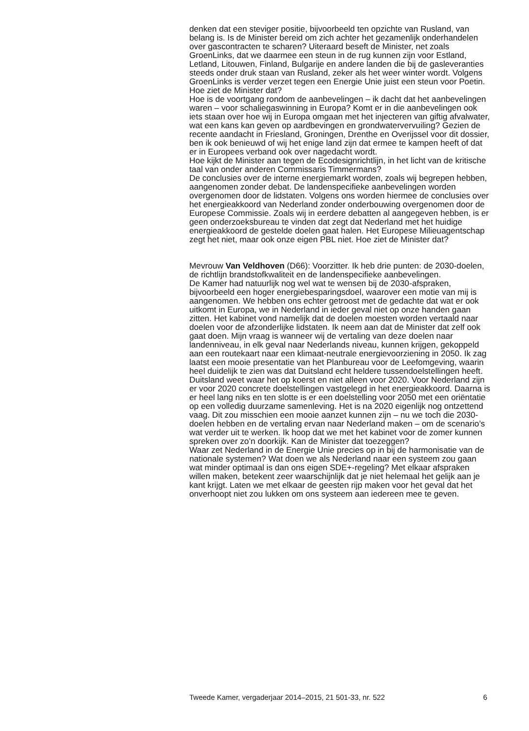denken dat een steviger positie, bijvoorbeeld ten opzichte van Rusland, van belang is. Is de Minister bereid om zich achter het gezamenlijk onderhandelen over gascontracten te scharen? Uiteraard beseft de Minister, net zoals GroenLinks, dat we daarmee een steun in de rug kunnen zijn voor Estland, Letland, Litouwen, Finland, Bulgarije en andere landen die bij de gasleveranties steeds onder druk staan van Rusland, zeker als het weer winter wordt. Volgens GroenLinks is verder verzet tegen een Energie Unie juist een steun voor Poetin. Hoe ziet de Minister dat?
Hoe is de voortgang rondom de aanbevelingen – ik dacht dat het aanbevelingen waren – voor schaliegaswinning in Europa? Komt er in die aanbevelingen ook iets staan over hoe wij in Europa omgaan met het injecteren van giftig afvalwater, wat een kans kan geven op aardbevingen en grondwatervervuiling? Gezien de recente aandacht in Friesland, Groningen, Drenthe en Overijssel voor dit dossier, ben ik ook benieuwd of wij het enige land zijn dat ermee te kampen heeft of dat er in Europees verband ook over nagedacht wordt.
Hoe kijkt de Minister aan tegen de Ecodesignrichtlijn, in het licht van de kritische taal van onder anderen Commissaris Timmermans?
De conclusies over de interne energiemarkt worden, zoals wij begrepen hebben, aangenomen zonder debat. De landenspecifieke aanbevelingen worden overgenomen door de lidstaten. Volgens ons worden hiermee de conclusies over het energieakkoord van Nederland zonder onderbouwing overgenomen door de Europese Commissie. Zoals wij in eerdere debatten al aangegeven hebben, is er geen onderzoeksbureau te vinden dat zegt dat Nederland met het huidige energieakkoord de gestelde doelen gaat halen. Het Europese Milieuagentschap zegt het niet, maar ook onze eigen PBL niet. Hoe ziet de Minister dat?
Mevrouw Van Veldhoven (D66): Voorzitter. Ik heb drie punten: de 2030-doelen, de richtlijn brandstofkwaliteit en de landenspecifieke aanbevelingen.
De Kamer had natuurlijk nog wel wat te wensen bij de 2030-afspraken, bijvoorbeeld een hoger energiebesparingsdoel, waarover een motie van mij is aangenomen. We hebben ons echter getroost met de gedachte dat wat er ook uitkomt in Europa, we in Nederland in ieder geval niet op onze handen gaan zitten. Het kabinet vond namelijk dat de doelen moesten worden vertaald naar doelen voor de afzonderlijke lidstaten. Ik neem aan dat de Minister dat zelf ook gaat doen. Mijn vraag is wanneer wij de vertaling van deze doelen naar landenniveau, in elk geval naar Nederlands niveau, kunnen krijgen, gekoppeld aan een routekaart naar een klimaat-neutrale energievoorziening in 2050. Ik zag laatst een mooie presentatie van het Planbureau voor de Leefomgeving, waarin heel duidelijk te zien was dat Duitsland echt heldere tussendoelstellingen heeft. Duitsland weet waar het op koerst en niet alleen voor 2020. Voor Nederland zijn er voor 2020 concrete doelstellingen vastgelegd in het energieakkoord. Daarna is er heel lang niks en ten slotte is er een doelstelling voor 2050 met een oriëntatie op een volledig duurzame samenleving. Het is na 2020 eigenlijk nog ontzettend vaag. Dit zou misschien een mooie aanzet kunnen zijn – nu we toch die 2030-doelen hebben en de vertaling ervan naar Nederland maken – om de scenario’s wat verder uit te werken. Ik hoop dat we met het kabinet voor de zomer kunnen spreken over zo’n doorkijk. Kan de Minister dat toezeggen?
Waar zet Nederland in de Energie Unie precies op in bij de harmonisatie van de nationale systemen? Wat doen we als Nederland naar een systeem zou gaan wat minder optimaal is dan ons eigen SDE+-regeling? Met elkaar afspraken willen maken, betekent zeer waarschijnlijk dat je niet helemaal het gelijk aan je kant krijgt. Laten we met elkaar de geesten rijp maken voor het geval dat het onverhoopt niet zou lukken om ons systeem aan iedereen mee te geven.
Tweede Kamer, vergaderjaar 2014–2015, 21 501-33, nr. 522 6